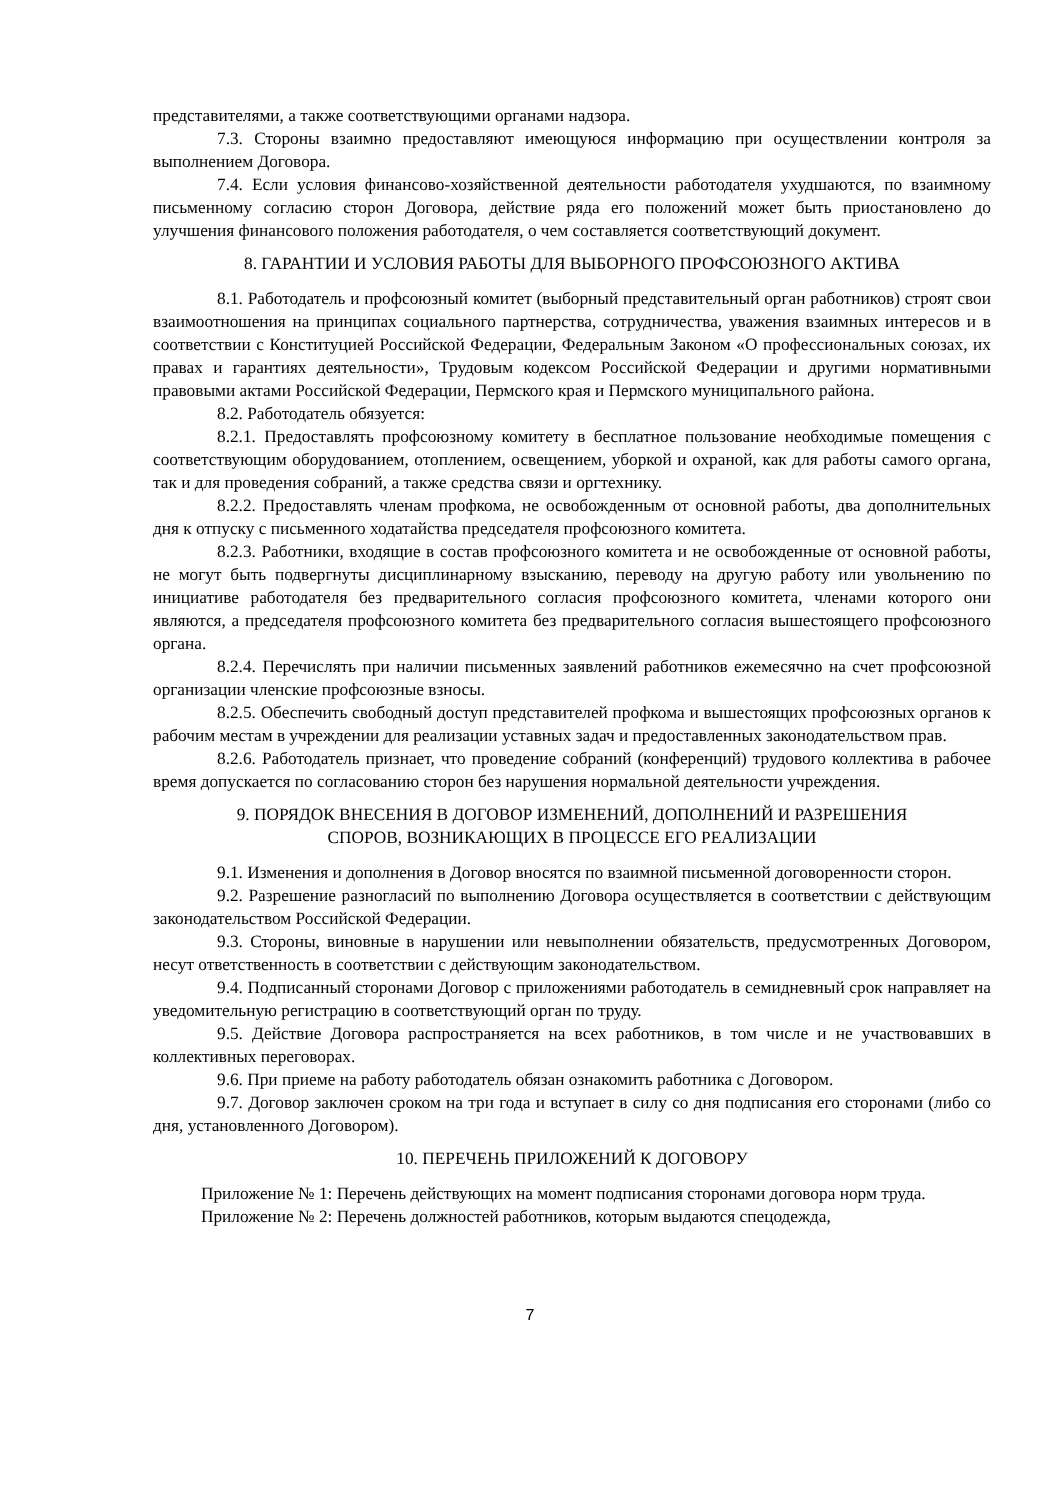представителями, а также соответствующими органами надзора.
7.3. Стороны взаимно предоставляют имеющуюся информацию при осуществлении контроля за выполнением Договора.
7.4. Если условия финансово-хозяйственной деятельности работодателя ухудшаются, по взаимному письменному согласию сторон Договора, действие ряда его положений может быть приостановлено до улучшения финансового положения работодателя, о чем составляется соответствующий документ.
8. ГАРАНТИИ И УСЛОВИЯ РАБОТЫ ДЛЯ ВЫБОРНОГО ПРОФСОЮЗНОГО АКТИВА
8.1. Работодатель и профсоюзный комитет (выборный представительный орган работников) строят свои взаимоотношения на принципах социального партнерства, сотрудничества, уважения взаимных интересов и в соответствии с Конституцией Российской Федерации, Федеральным Законом «О профессиональных союзах, их правах и гарантиях деятельности», Трудовым кодексом Российской Федерации и другими нормативными правовыми актами Российской Федерации, Пермского края и Пермского муниципального района.
8.2. Работодатель обязуется:
8.2.1. Предоставлять профсоюзному комитету в бесплатное пользование необходимые помещения с соответствующим оборудованием, отоплением, освещением, уборкой и охраной, как для работы самого органа, так и для проведения собраний, а также средства связи и оргтехнику.
8.2.2. Предоставлять членам профкома, не освобожденным от основной работы, два дополнительных дня к отпуску с письменного ходатайства председателя профсоюзного комитета.
8.2.3. Работники, входящие в состав профсоюзного комитета и не освобожденные от основной работы, не могут быть подвергнуты дисциплинарному взысканию, переводу на другую работу или увольнению по инициативе работодателя без предварительного согласия профсоюзного комитета, членами которого они являются, а председателя профсоюзного комитета без предварительного согласия вышестоящего профсоюзного органа.
8.2.4. Перечислять при наличии письменных заявлений работников ежемесячно на счет профсоюзной организации членские профсоюзные взносы.
8.2.5. Обеспечить свободный доступ представителей профкома и вышестоящих профсоюзных органов к рабочим местам в учреждении для реализации уставных задач и предоставленных законодательством прав.
8.2.6. Работодатель признает, что проведение собраний (конференций) трудового коллектива в рабочее время допускается по согласованию сторон без нарушения нормальной деятельности учреждения.
9. ПОРЯДОК ВНЕСЕНИЯ В ДОГОВОР ИЗМЕНЕНИЙ, ДОПОЛНЕНИЙ И РАЗРЕШЕНИЯ
СПОРОВ, ВОЗНИКАЮЩИХ В ПРОЦЕССЕ ЕГО РЕАЛИЗАЦИИ
9.1. Изменения и дополнения в Договор вносятся по взаимной письменной договоренности сторон.
9.2. Разрешение разногласий по выполнению Договора осуществляется в соответствии с действующим законодательством Российской Федерации.
9.3. Стороны, виновные в нарушении или невыполнении обязательств, предусмотренных Договором, несут ответственность в соответствии с действующим законодательством.
9.4. Подписанный сторонами Договор с приложениями работодатель в семидневный срок направляет на уведомительную регистрацию в соответствующий орган по труду.
9.5. Действие Договора распространяется на всех работников, в том числе и не участвовавших в коллективных переговорах.
9.6. При приеме на работу работодатель обязан ознакомить работника с Договором.
9.7. Договор заключен сроком на три года и вступает в силу со дня подписания его сторонами (либо со дня, установленного Договором).
10. ПЕРЕЧЕНЬ ПРИЛОЖЕНИЙ К ДОГОВОРУ
Приложение № 1: Перечень действующих на момент подписания сторонами договора норм труда.
Приложение № 2: Перечень должностей работников, которым выдаются спецодежда,
7